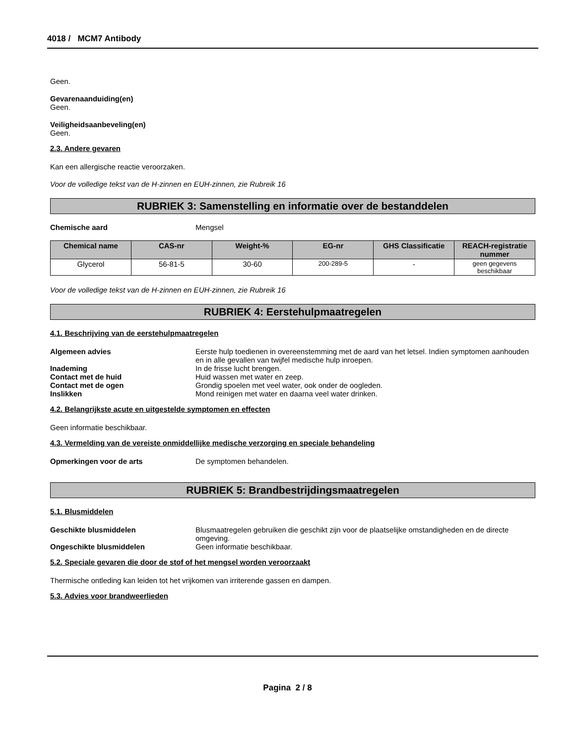4018 / MCM7 Antibody
Geen.
Gevarenaanduiding(en)
Geen.
Veiligheidsaanbeveling(en)
Geen.
2.3. Andere gevaren
Kan een allergische reactie veroorzaken.
Voor de volledige tekst van de H-zinnen en EUH-zinnen, zie Rubreik 16
RUBRIEK 3: Samenstelling en informatie over de bestanddelen
Chemische aard Mengsel
| Chemical name | CAS-nr | Weight-% | EG-nr | GHS Classificatie | REACH-registratie nummer |
| --- | --- | --- | --- | --- | --- |
| Glycerol | 56-81-5 | 30-60 | 200-289-5 | - | geen gegevens beschikbaar |
Voor de volledige tekst van de H-zinnen en EUH-zinnen, zie Rubreik 16
RUBRIEK 4: Eerstehulpmaatregelen
4.1. Beschrijving van de eerstehulpmaatregelen
Algemeen advies Eerste hulp toedienen in overeenstemming met de aard van het letsel. Indien symptomen aanhouden en in alle gevallen van twijfel medische hulp inroepen.
Inademing In de frisse lucht brengen.
Contact met de huid Huid wassen met water en zeep.
Contact met de ogen Grondig spoelen met veel water, ook onder de oogleden.
Inslikken Mond reinigen met water en daarna veel water drinken.
4.2. Belangrijkste acute en uitgestelde symptomen en effecten
Geen informatie beschikbaar.
4.3. Vermelding van de vereiste onmiddellijke medische verzorging en speciale behandeling
Opmerkingen voor de arts De symptomen behandelen.
RUBRIEK 5: Brandbestrijdingsmaatregelen
5.1. Blusmiddelen
Geschikte blusmiddelen Blusmaatregelen gebruiken die geschikt zijn voor de plaatselijke omstandigheden en de directe omgeving.
Ongeschikte blusmiddelen Geen informatie beschikbaar.
5.2. Speciale gevaren die door de stof of het mengsel worden veroorzaakt
Thermische ontleding kan leiden tot het vrijkomen van irriterende gassen en dampen.
5.3. Advies voor brandweerlieden
Pagina 2 / 8